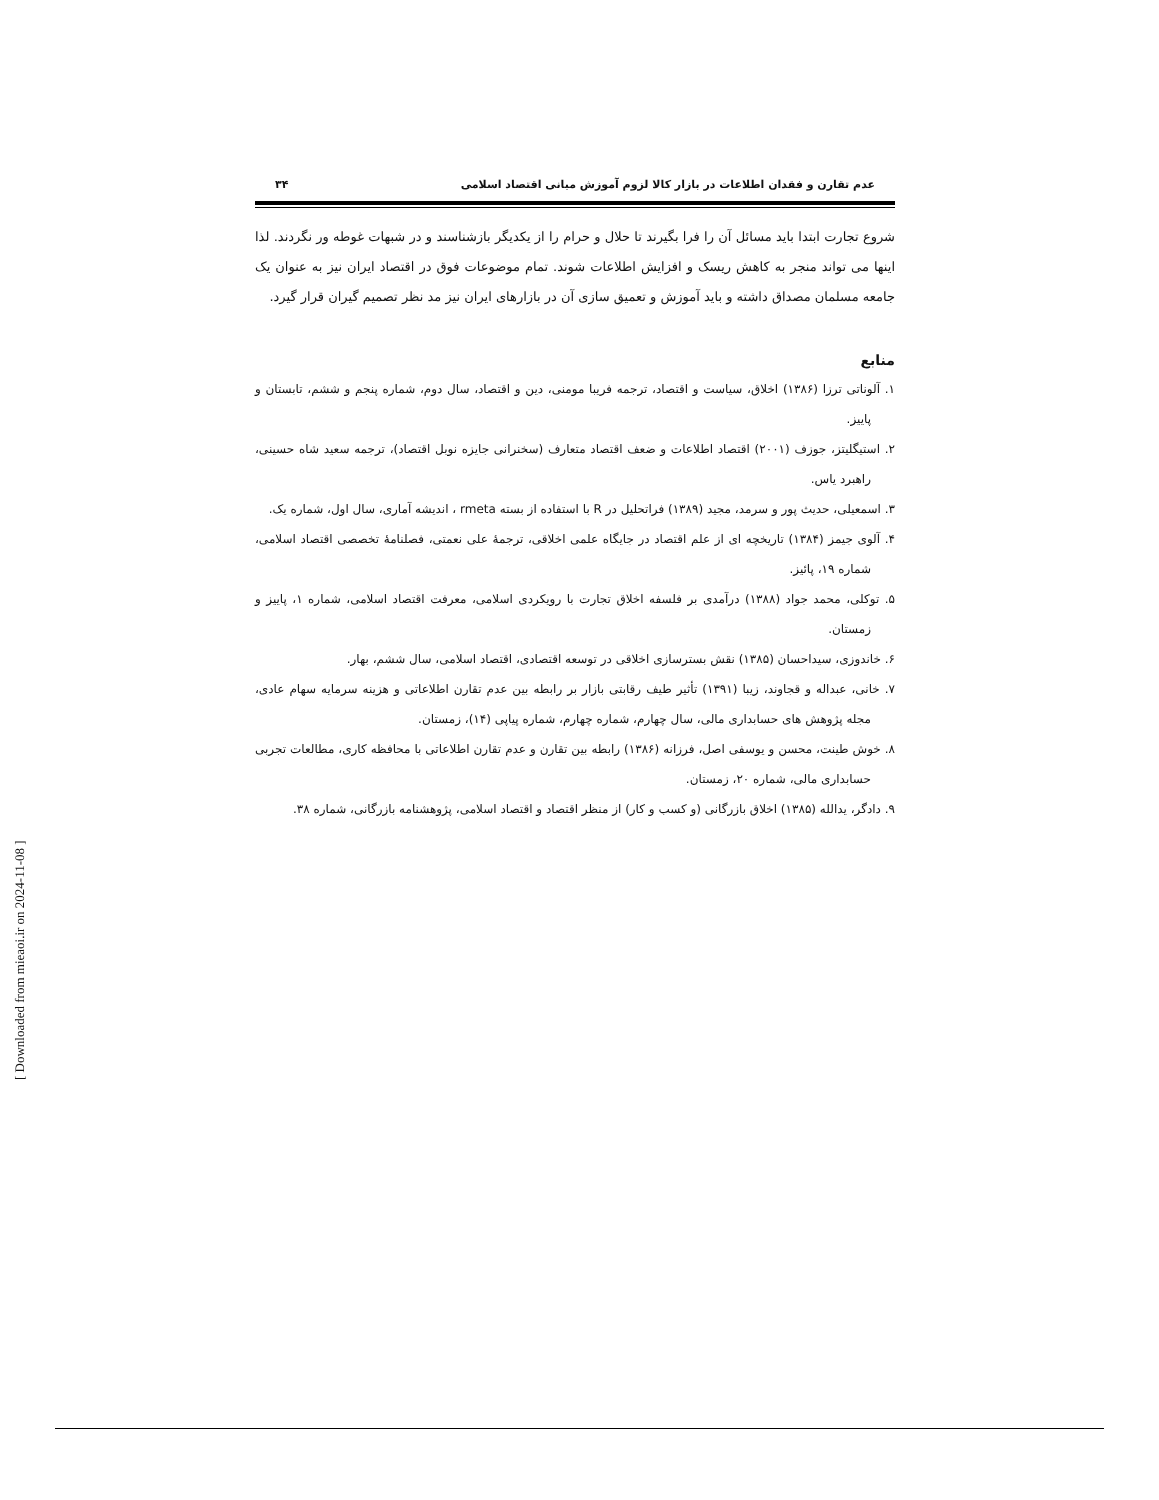عدم تقارن و فقدان اطلاعات در بازار کالا لزوم آموزش مبانی اقتصاد اسلامی ۳۴
شروع تجارت ابتدا باید مسائل آن را فرا بگیرند تا حلال و حرام را از یکدیگر بازشناسند و در شبهات غوطه ور نگردند. لذا اینها می تواند منجر به کاهش ریسک و افزایش اطلاعات شوند. تمام موضوعات فوق در اقتصاد ایران نیز به عنوان یک جامعه مسلمان مصداق داشته و باید آموزش و تعمیق سازی آن در بازارهای ایران نیز مد نظر تصمیم گیران قرار گیرد.
منابع
۱. آلوناتی ترزا (۱۳۸۶) اخلاق، سیاست و اقتصاد، ترجمه فریبا مومنی، دین و اقتصاد، سال دوم، شماره پنجم و ششم، تابستان و پاییز.
۲. استیگلیتز، جوزف (۲۰۰۱) اقتصاد اطلاعات و ضعف اقتصاد متعارف (سخنرانی جایزه نوبل اقتصاد)، ترجمه سعید شاه حسینی، راهبرد یاس.
۳. اسمعیلی، حدیث پور و سرمد، مجید (۱۳۸۹) فراتحلیل در R با استفاده از بسته rmeta ، اندیشه آماری، سال اول، شماره یک.
۴. آلوی جیمز (۱۳۸۴) تاریخچه ای از علم اقتصاد در جایگاه علمی اخلاقی، ترجمهٔ علی نعمتی، فصلنامهٔ تخصصی اقتصاد اسلامی، شماره ۱۹، پائیز.
۵. توکلی، محمد جواد (۱۳۸۸) درآمدی بر فلسفه اخلاق تجارت با رویکردی اسلامی، معرفت اقتصاد اسلامی، شماره ۱، پاییز و زمستان.
۶. خاندوزی، سیداحسان (۱۳۸۵) نقش بسترسازی اخلاقی در توسعه اقتصادی، اقتصاد اسلامی، سال ششم، بهار.
۷. خانی، عبداله و قجاوند، زیبا (۱۳۹۱) تأثیر طیف رقابتی بازار بر رابطه بین عدم تقارن اطلاعاتی و هزینه سرمایه سهام عادی، مجله پژوهش های حسابداری مالی، سال چهارم، شماره چهارم، شماره پیاپی (۱۴)، زمستان.
۸. خوش طینت، محسن و یوسفی اصل، فرزانه (۱۳۸۶) رابطه بین تقارن و عدم تقارن اطلاعاتی با محافظه کاری، مطالعات تجربی حسابداری مالی، شماره ۲۰، زمستان.
۹. دادگر، یدالله (۱۳۸۵) اخلاق بازرگانی (و کسب و کار) از منظر اقتصاد و اقتصاد اسلامی، پژوهشنامه بازرگانی، شماره ۳۸.
[ Downloaded from mieaoi.ir on 2024-11-08 ]